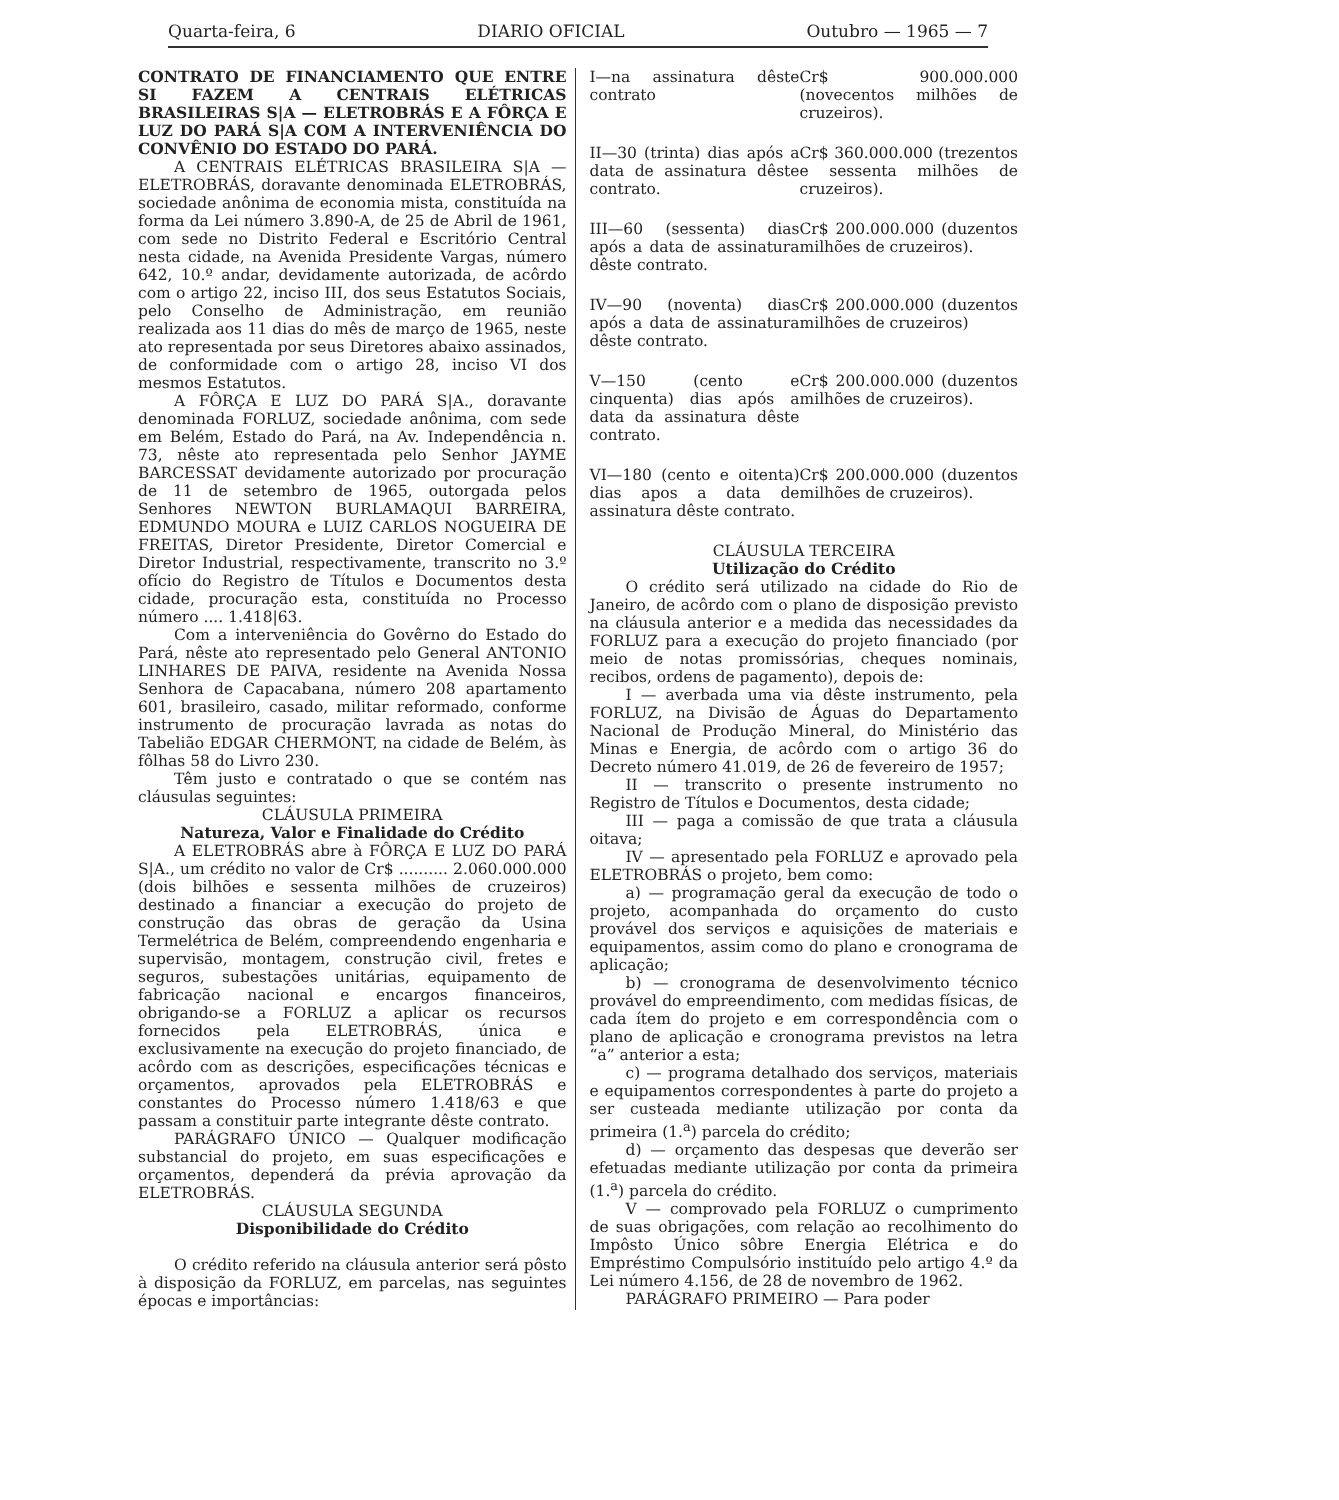Quarta-feira, 6 DIARIO OFICIAL Outubro — 1965 — 7
CONTRATO DE FINANCIAMENTO QUE ENTRE SI FAZEM A CENTRAIS ELÉTRICAS BRASILEIRAS S|A — ELETROBRÁS E A FÔRÇA E LUZ DO PARÁ S|A COM A INTERVENIÊNCIA DO CONVÊNIO DO ESTADO DO PARÁ.
A CENTRAIS ELÉTRICAS BRASILEIRA S|A — ELETROBRÁS, doravante denominada ELETROBRÁS, sociedade anônima de economia mista, constituída na forma da Lei número 3.890-A, de 25 de Abril de 1961, com sede no Distrito Federal e Escritório Central nesta cidade, na Avenida Presidente Vargas, número 642, 10.º andar, devidamente autorizada, de acôrdo com o artigo 22, inciso III, dos seus Estatutos Sociais, pelo Conselho de Administração, em reunião realizada aos 11 dias do mês de março de 1965, neste ato representada por seus Diretores abaixo assinados, de conformidade com o artigo 28, inciso VI dos mesmos Estatutos.
A FÔRÇA E LUZ DO PARÁ S|A., doravante denominada FORLUZ, sociedade anônima, com sede em Belém, Estado do Pará, na Av. Independência n. 73, nêste ato representada pelo Senhor JAYME BARCESSAT devidamente autorizado por procuração de 11 de setembro de 1965, outorgada pelos Senhores NEWTON BURLAMAQUI BARREIRA, EDMUNDO MOURA e LUIZ CARLOS NOGUEIRA DE FREITAS, Diretor Presidente, Diretor Comercial e Diretor Industrial, respectivamente, transcrito no 3.º ofício do Registro de Títulos e Documentos desta cidade, procuração esta, constituída no Processo número .... 1.418|63.
Com a interveniência do Govêrno do Estado do Pará, nêste ato representado pelo General ANTONIO LINHARES DE PAIVA, residente na Avenida Nossa Senhora de Capacabana, número 208 apartamento 601, brasileiro, casado, militar reformado, conforme instrumento de procuração lavrada as notas do Tabelião EDGAR CHERMONT, na cidade de Belém, às fôlhas 58 do Livro 230.
Têm justo e contratado o que se contém nas cláusulas seguintes:
CLÁUSULA PRIMEIRA
Natureza, Valor e Finalidade do Crédito
A ELETROBRÁS abre à FÔRÇA E LUZ DO PARÁ S|A., um crédito no valor de Cr$ .......... 2.060.000.000 (dois bilhões e sessenta milhões de cruzeiros) destinado a financiar a execução do projeto de construção das obras de geração da Usina Termelétrica de Belém, compreendendo engenharia e supervisão, montagem, construção civil, fretes e seguros, subestações unitárias, equipamento de fabricação nacional e encargos financeiros, obrigando-se a FORLUZ a aplicar os recursos fornecidos pela ELETROBRÁS, única e exclusivamente na execução do projeto financiado, de acôrdo com as descrições, especificações técnicas e orçamentos, aprovados pela ELETROBRÁS e constantes do Processo número 1.418/63 e que passam a constituir parte integrante dêste contrato.
PARÁGRAFO ÚNICO — Qualquer modificação substancial do projeto, em suas especificações e orçamentos, dependerá da prévia aprovação da ELETROBRÁS.
CLÁUSULA SEGUNDA
Disponibilidade do Crédito
O crédito referido na cláusula anterior será pôsto à disposição da FORLUZ, em parcelas, nas seguintes épocas e importâncias:
| I—na assinatura dêste contrato | Cr$ 900.000.000 (novecentos milhões de cruzeiros). |
| II—30 (trinta) dias após a data de assinatura dêste contrato. | Cr$ 360.000.000 (trezentos e sessenta milhões de cruzeiros). |
| III—60 (sessenta) dias após a data de assinatura dêste contrato. | Cr$ 200.000.000 (duzentos milhões de cruzeiros). |
| IV—90 (noventa) dias após a data de assinatura dêste contrato. | Cr$ 200.000.000 (duzentos milhões de cruzeiros) |
| V—150 (cento e cinquenta) dias após a data da assinatura dêste contrato. | Cr$ 200.000.000 (duzentos milhões de cruzeiros). |
| VI—180 (cento e oitenta) dias apos a data de assinatura dêste contrato. | Cr$ 200.000.000 (duzentos milhões de cruzeiros). |
CLÁUSULA TERCEIRA
Utilização do Crédito
O crédito será utilizado na cidade do Rio de Janeiro, de acôrdo com o plano de disposição previsto na cláusula anterior e a medida das necessidades da FORLUZ para a execução do projeto financiado (por meio de notas promissórias, cheques nominais, recibos, ordens de pagamento), depois de:
I — averbada uma via dêste instrumento, pela FORLUZ, na Divisão de Águas do Departamento Nacional de Produção Mineral, do Ministério das Minas e Energia, de acôrdo com o artigo 36 do Decreto número 41.019, de 26 de fevereiro de 1957;
II — transcrito o presente instrumento no Registro de Títulos e Documentos, desta cidade;
III — paga a comissão de que trata a cláusula oitava;
IV — apresentado pela FORLUZ e aprovado pela ELETROBRÁS o projeto, bem como:
a) — programação geral da execução de todo o projeto, acompanhada do orçamento do custo provável dos serviços e aquisições de materiais e equipamentos, assim como do plano e cronograma de aplicação;
b) — cronograma de desenvolvimento técnico provável do empreendimento, com medidas físicas, de cada ítem do projeto e em correspondência com o plano de aplicação e cronograma previstos na letra “a” anterior a esta;
c) — programa detalhado dos serviços, materiais e equipamentos correspondentes à parte do projeto a ser custeada mediante utilização por conta da primeira (1.<sup>a</sup>) parcela do crédito;
d) — orçamento das despesas que deverão ser efetuadas mediante utilização por conta da primeira (1.<sup>a</sup>) parcela do crédito.
V — comprovado pela FORLUZ o cumprimento de suas obrigações, com relação ao recolhimento do Impôsto Único sôbre Energia Elétrica e do Empréstimo Compulsório instituído pelo artigo 4.º da Lei número 4.156, de 28 de novembro de 1962.
PARÁGRAFO PRIMEIRO — Para poder